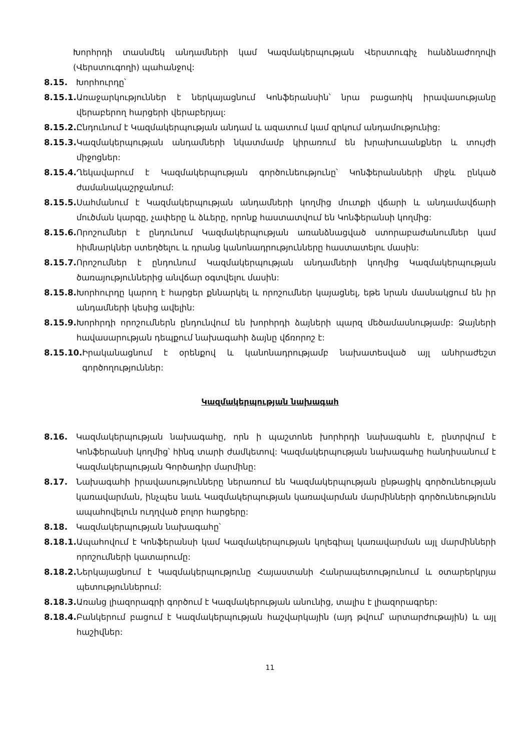Խորհրդի տասնմեկ անդամների կամ Կազմակերպության Վերստուգիչ հանձնաժողովի (Վերստուգողի) պահանջով:
8.15. Խորհուրդը՝
8.15.1. Առաջարկություններ է ներկայացնում Կոնֆերանսին՝ նրա բացառիկ իրավասությանը վերաբերող հարցերի վերաբերյալ:
8.15.2. Ընդունում է Կազմակերպության անդամ և ազատում կամ զրկում անդամությունից:
8.15.3. Կազմակերպության անդամների նկատմամբ կիրառում են խրախուսանքներ և տույժի միջոցներ:
8.15.4. Ղեկավարում է Կազմակերպության գործունեությունը՝ Կոնֆերանսների միջև ընկած ժամանակաշրջանում:
8.15.5. Սահմանում է Կազմակերպության անդամների կողմից մուտքի վճարի և անդամավճարի մուծման կարգը, չափերը և ձևերը, որոնք հաստատվում են Կոնֆերանսի կողմից:
8.15.6. Որոշումներ է ընդունում Կազմակերպության առանձնացված ստորաբաժանումներ կամ հիմնարկներ ստեղծելու և դրանց կանոնադրությունները հաստատելու մասին:
8.15.7. Որոշումներ է ընդունում Կազմակերպության անդամների կողմից Կազմակերպության ծառայություններից անվճար օգտվելու մասին:
8.15.8. Խորհուրդը կարող է հարցեր քննարկել և որոշումներ կայացնել, եթե նրան մասնակցում են իր անդամների կեսից ավելին:
8.15.9. Խորհրդի որոշումներն ընդունվում են խորհրդի ձայների պարզ մեծամասնությամբ: Ձայների հավասարության դեպքում նախագահի ձայնը վճռորոշ է:
8.15.10. Իրականացնում է օրենքով և կանոնադրությամբ նախատեսված այլ անհրաժեշտ գործողություններ:
Կազմակերպության նախագահ
8.16. Կազմակերպության նախագահը, որն ի պաշտոնե խորհրդի նախագահն է, ընտրվում է Կոնֆերանսի կողմից՝ հինգ տարի ժամկետով: Կազմակերպության նախագահը հանդիսանում է Կազմակերպության Գործադիր մարմինը:
8.17. Նախագահի իրավասությունները ներառում են Կազմակերպության ընթացիկ գործունեության կառավարման, ինչպես նաև Կազմակերպության կառավարման մարմինների գործունեությունն ապահովելուն ուղղված բոլոր հարցերը:
8.18. Կազմակերպության նախագահը՝
8.18.1. Ապահովում է Կոնֆերանսի կամ Կազմակերպության կոլեգիալ կառավարման այլ մարմինների որոշումների կատարումը:
8.18.2. Ներկայացնում է Կազմակերպությունը Հայաստանի Հանրապետությունում և օտարերկրյա պետություններում:
8.18.3. Առանց լիազորագրի գործում է Կազմակերության անունից, տալիս է լիազորագրեր:
8.18.4. Բանկերում բացում է Կազմակերպության հաշվարկային (այդ թվում՝ արտարժութային) և այլ հաշիվներ:
11